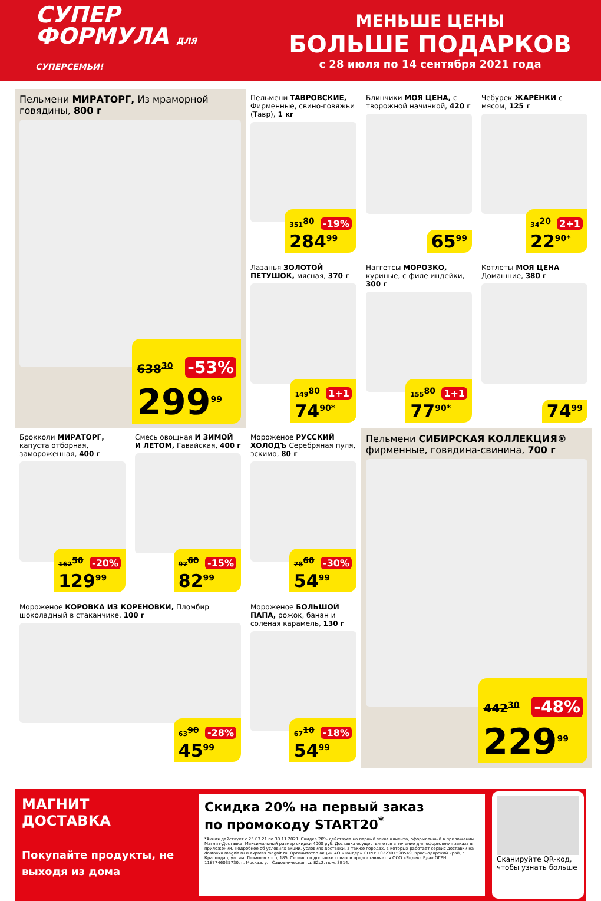СУПЕР
ФОРМУЛА ДЛЯ СУПЕРСЕМЬИ!
МЕНЬШЕ ЦЕНЫ
БОЛЬШЕ ПОДАРКОВ
с 28 июля по 14 сентября 2021 года
Пельмени МИРАТОРГ, Из мраморной говядины, 800 г
638<sup>30</sup> -53%
299<sup>99</sup>
Пельмени ТАВРОВСКИЕ, Фирменные, свино-говяжьи (Тавр), 1 кг
351<sup>80</sup> -19%
284<sup>99</sup>
Блинчики МОЯ ЦЕНА, с творожной начинкой, 420 г
65<sup>99</sup>
Чебурек ЖАРЁНКИ с мясом, 125 г
34<sup>20</sup> 2+1
22<sup>90*</sup>
Лазанья ЗОЛОТОЙ ПЕТУШОК, мясная, 370 г
149<sup>80</sup> 1+1
74<sup>90*</sup>
Наггетсы МОРОЗКО, куриные, с филе индейки, 300 г
155<sup>80</sup> 1+1
77<sup>90*</sup>
Котлеты МОЯ ЦЕНА Домашние, 380 г
74<sup>99</sup>
Брокколи МИРАТОРГ, капуста отборная, замороженная, 400 г
162<sup>50</sup> -20%
129<sup>99</sup>
Смесь овощная И ЗИМОЙ И ЛЕТОМ, Гавайская, 400 г
97<sup>60</sup> -15%
82<sup>99</sup>
Мороженое РУССКИЙ ХОЛОДЪ Серебряная пуля, эскимо, 80 г
78<sup>60</sup> -30%
54<sup>99</sup>
Пельмени СИБИРСКАЯ КОЛЛЕКЦИЯ® фирменные, говядина-свинина, 700 г
442<sup>30</sup> -48%
229<sup>99</sup>
Мороженое КОРОВКА ИЗ КОРЕНОВКИ, Пломбир шоколадный в стаканчике, 100 г
63<sup>90</sup> -28%
45<sup>99</sup>
Мороженое БОЛЬШОЙ ПАПА, рожок, банан и соленая карамель, 130 г
67<sup>10</sup> -18%
54<sup>99</sup>
МАГНИТ
ДОСТАВКА
Покупайте продукты, не выходя из дома
Скидка 20% на первый заказ
по промокоду START20<sup>*</sup>
*Акция действует с 25.03.21 по 30.11.2021. Скидка 20% действует на первый заказ клиента, оформленный в приложении Магнит-Доставка. Максимальный размер скидки 4000 руб. Доставка осуществляется в течение дня оформления заказа в приложении. Подробнее об условиях акции, условиях доставки, а также городах, в которых работает сервис доставки на dostavka.magnit.ru и express.magnit.ru. Организатор акции АО «Тандер» ОГРН: 1022301598549, Краснодарский край, г. Краснодар, ул. им. Леваневского, 185. Сервис по доставке товаров предоставляется ООО «Яндекс.Еда» ОГРН: 1187746035730, г. Москва, ул. Садовническая, д. 82с2, пом. 3В14.
Сканируйте QR-код, чтобы узнать больше